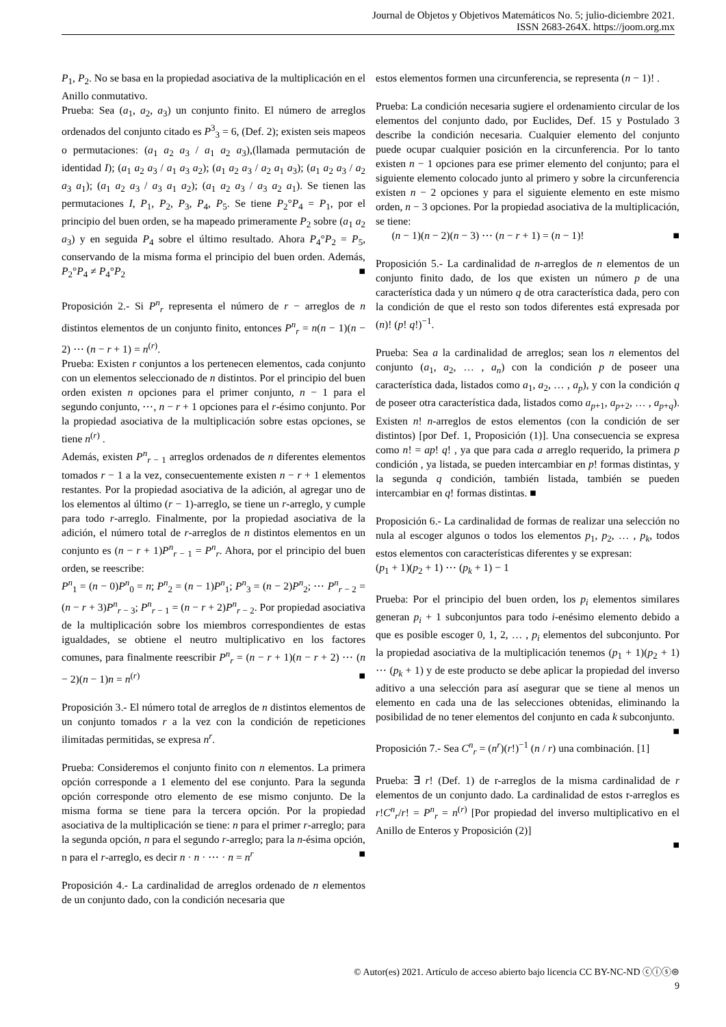Journal de Objetos y Objetivos Matemáticos No. 5; julio-diciembre 2021.
ISSN 2683-264X. https://joom.org.mx
P<sub>1</sub>, P<sub>2</sub>. No se basa en la propiedad asociativa de la multiplicación en el Anillo conmutativo.
Prueba: Sea (a<sub>1</sub>, a<sub>2</sub>, a<sub>3</sub>) un conjunto finito. El número de arreglos ordenados del conjunto citado es P<sup>3</sup><sub>3</sub> = 6, (Def. 2); existen seis mapeos o permutaciones: (a<sub>1</sub> a<sub>2</sub> a<sub>3</sub> / a<sub>1</sub> a<sub>2</sub> a<sub>3</sub>),(llamada permutación de identidad I); (a<sub>1</sub> a<sub>2</sub> a<sub>3</sub> / a<sub>1</sub> a<sub>3</sub> a<sub>2</sub>); (a<sub>1</sub> a<sub>2</sub> a<sub>3</sub> / a<sub>2</sub> a<sub>1</sub> a<sub>3</sub>); (a<sub>1</sub> a<sub>2</sub> a<sub>3</sub> / a<sub>2</sub> a<sub>3</sub> a<sub>1</sub>); (a<sub>1</sub> a<sub>2</sub> a<sub>3</sub> / a<sub>3</sub> a<sub>1</sub> a<sub>2</sub>); (a<sub>1</sub> a<sub>2</sub> a<sub>3</sub> / a<sub>3</sub> a<sub>2</sub> a<sub>1</sub>). Se tienen las permutaciones I, P<sub>1</sub>, P<sub>2</sub>, P<sub>3</sub>, P<sub>4</sub>, P<sub>5</sub>. Se tiene P<sub>2</sub>°P<sub>4</sub> = P<sub>1</sub>, por el principio del buen orden, se ha mapeado primeramente P<sub>2</sub> sobre (a<sub>1</sub> a<sub>2</sub> a<sub>3</sub>) y en seguida P<sub>4</sub> sobre el último resultado. Ahora P<sub>4</sub>°P<sub>2</sub> = P<sub>5</sub>, conservando de la misma forma el principio del buen orden. Además, P<sub>2</sub>°P<sub>4</sub> ≠ P<sub>4</sub>°P<sub>2</sub> ■
Proposición 2.- Si P<sup>n</sup><sub>r</sub> representa el número de r − arreglos de n distintos elementos de un conjunto finito, entonces P<sup>n</sup><sub>r</sub> = n(n − 1)(n − 2) ⋯ (n − r + 1) = n<sup>(r)</sup>.
Prueba: Existen r conjuntos a los pertenecen elementos, cada conjunto con un elementos seleccionado de n distintos. Por el principio del buen orden existen n opciones para el primer conjunto, n − 1 para el segundo conjunto, ⋯, n − r + 1 opciones para el r-ésimo conjunto. Por la propiedad asociativa de la multiplicación sobre estas opciones, se tiene n<sup>(r)</sup> .
Además, existen P<sup>n</sup><sub>r − 1</sub> arreglos ordenados de n diferentes elementos tomados r − 1 a la vez, consecuentemente existen n − r + 1 elementos restantes. Por la propiedad asociativa de la adición, al agregar uno de los elementos al último (r − 1)-arreglo, se tiene un r-arreglo, y cumple para todo r-arreglo. Finalmente, por la propiedad asociativa de la adición, el número total de r-arreglos de n distintos elementos en un conjunto es (n − r + 1)P<sup>n</sup><sub>r − 1</sub> = P<sup>n</sup><sub>r</sub>. Ahora, por el principio del buen orden, se reescribe:
P<sup>n</sup><sub>1</sub> = (n − 0)P<sup>n</sup><sub>0</sub> = n; P<sup>n</sup><sub>2</sub> = (n − 1)P<sup>n</sup><sub>1</sub>; P<sup>n</sup><sub>3</sub> = (n − 2)P<sup>n</sup><sub>2</sub>; ⋯ P<sup>n</sup><sub>r − 2</sub> = (n − r + 3)P<sup>n</sup><sub>r − 3</sub>; P<sup>n</sup><sub>r − 1</sub> = (n − r + 2)P<sup>n</sup><sub>r − 2</sub>. Por propiedad asociativa de la multiplicación sobre los miembros correspondientes de estas igualdades, se obtiene el neutro multiplicativo en los factores comunes, para finalmente reescribir P<sup>n</sup><sub>r</sub> = (n − r + 1)(n − r + 2) ⋯ (n − 2)(n − 1)n = n<sup>(r)</sup> ■
Proposición 3.- El número total de arreglos de n distintos elementos de un conjunto tomados r a la vez con la condición de repeticiones ilimitadas permitidas, se expresa n<sup>r</sup>.
Prueba: Consideremos el conjunto finito con n elementos. La primera opción corresponde a 1 elemento del ese conjunto. Para la segunda opción corresponde otro elemento de ese mismo conjunto. De la misma forma se tiene para la tercera opción. Por la propiedad asociativa de la multiplicación se tiene: n para el primer r-arreglo; para la segunda opción, n para el segundo r-arreglo; para la n-ésima opción, n para el r-arreglo, es decir n · n · ⋯ · n = n<sup>r</sup> ■
Proposición 4.- La cardinalidad de arreglos ordenado de n elementos de un conjunto dado, con la condición necesaria que
estos elementos formen una circunferencia, se representa (n − 1)! .
Prueba: La condición necesaria sugiere el ordenamiento circular de los elementos del conjunto dado, por Euclides, Def. 15 y Postulado 3 describe la condición necesaria. Cualquier elemento del conjunto puede ocupar cualquier posición en la circunferencia. Por lo tanto existen n − 1 opciones para ese primer elemento del conjunto; para el siguiente elemento colocado junto al primero y sobre la circunferencia existen n − 2 opciones y para el siguiente elemento en este mismo orden, n − 3 opciones. Por la propiedad asociativa de la multiplicación, se tiene:
(n − 1)(n − 2)(n − 3) ⋯ (n − r + 1) = (n − 1)! ■
Proposición 5.- La cardinalidad de n-arreglos de n elementos de un conjunto finito dado, de los que existen un número p de una característica dada y un número q de otra característica dada, pero con la condición de que el resto son todos diferentes está expresada por (n)! (p! q!)<sup>−1</sup>.
Prueba: Sea a la cardinalidad de arreglos; sean los n elementos del conjunto (a<sub>1</sub>, a<sub>2</sub>, … , a<sub>n</sub>) con la condición p de poseer una característica dada, listados como a<sub>1</sub>, a<sub>2</sub>, … , a<sub>p</sub>), y con la condición q de poseer otra característica dada, listados como a<sub>p+1</sub>, a<sub>p+2</sub>, … , a<sub>p+q</sub>). Existen n! n-arreglos de estos elementos (con la condición de ser distintos) [por Def. 1, Proposición (1)]. Una consecuencia se expresa como n! = ap! q! , ya que para cada a arreglo requerido, la primera p condición , ya listada, se pueden intercambiar en p! formas distintas, y la segunda q condición, también listada, también se pueden intercambiar en q! formas distintas. ■
Proposición 6.- La cardinalidad de formas de realizar una selección no nula al escoger algunos o todos los elementos p<sub>1</sub>, p<sub>2</sub>, … , p<sub>k</sub>, todos estos elementos con características diferentes y se expresan:
(p<sub>1</sub> + 1)(p<sub>2</sub> + 1) ⋯ (p<sub>k</sub> + 1) − 1
Prueba: Por el principio del buen orden, los p<sub>i</sub> elementos similares generan p<sub>i</sub> + 1 subconjuntos para todo i-enésimo elemento debido a que es posible escoger 0, 1, 2, … , p<sub>i</sub> elementos del subconjunto. Por la propiedad asociativa de la multiplicación tenemos (p<sub>1</sub> + 1)(p<sub>2</sub> + 1) ⋯ (p<sub>k</sub> + 1) y de este producto se debe aplicar la propiedad del inverso aditivo a una selección para así asegurar que se tiene al menos un elemento en cada una de las selecciones obtenidas, eliminando la posibilidad de no tener elementos del conjunto en cada k subconjunto. ■
Proposición 7.- Sea C<sup>n</sup><sub>r</sub> = (n<sup>r</sup>)(r!)<sup>−1</sup> (n / r) una combinación. [1]
Prueba: ∃ r! (Def. 1) de r-arreglos de la misma cardinalidad de r elementos de un conjunto dado. La cardinalidad de estos r-arreglos es r!C<sup>n</sup><sub>r</sub>/r! = P<sup>n</sup><sub>r</sub> = n<sup>(r)</sup> [Por propiedad del inverso multiplicativo en el Anillo de Enteros y Proposición (2)]
■
© Autor(es) 2021. Artículo de acceso abierto bajo licencia CC BY-NC-ND ⓒⓘⓢ⊜
9